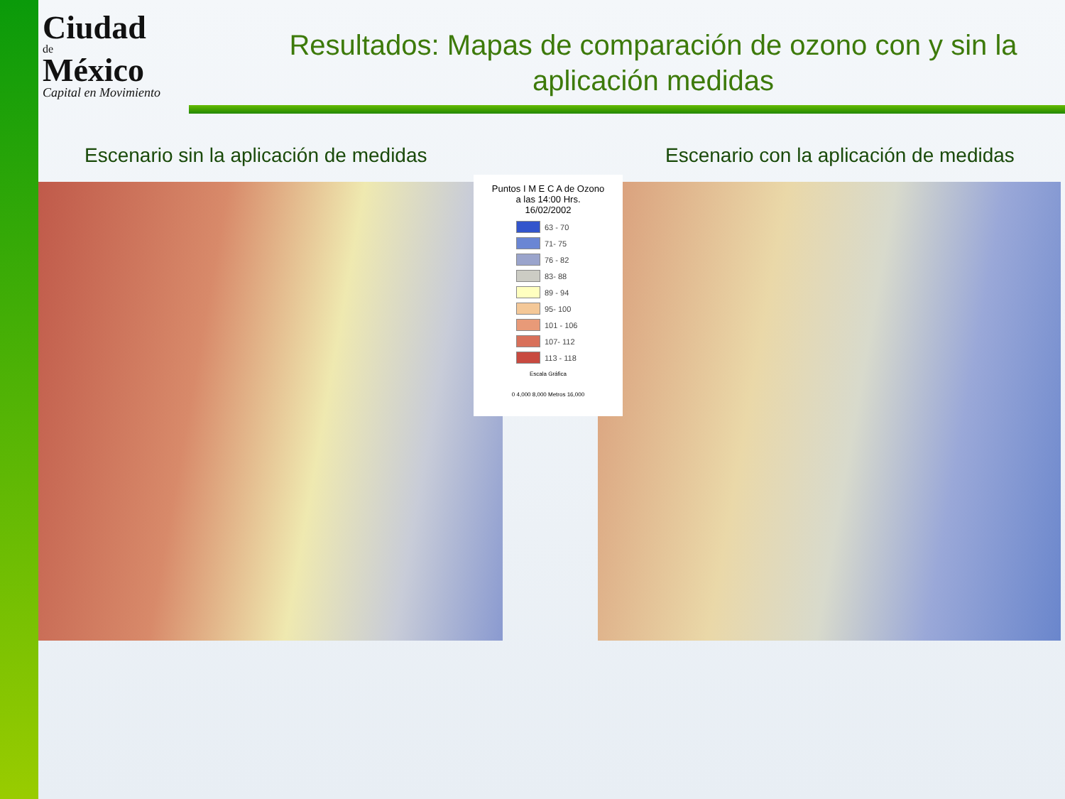Ciudad
de
México
Capital en Movimiento
Resultados: Mapas de comparación de ozono con y sin la aplicación medidas
Escenario sin la aplicación de medidas
Escenario con la aplicación de medidas
Puntos I M E C A de Ozono
a las 14:00 Hrs.
16/02/2002
63 - 70
71- 75
76 - 82
83- 88
89 - 94
95- 100
101 - 106
107- 112
113 - 118
Escala Gráfica
0 4,000 8,000 Metros 16,000